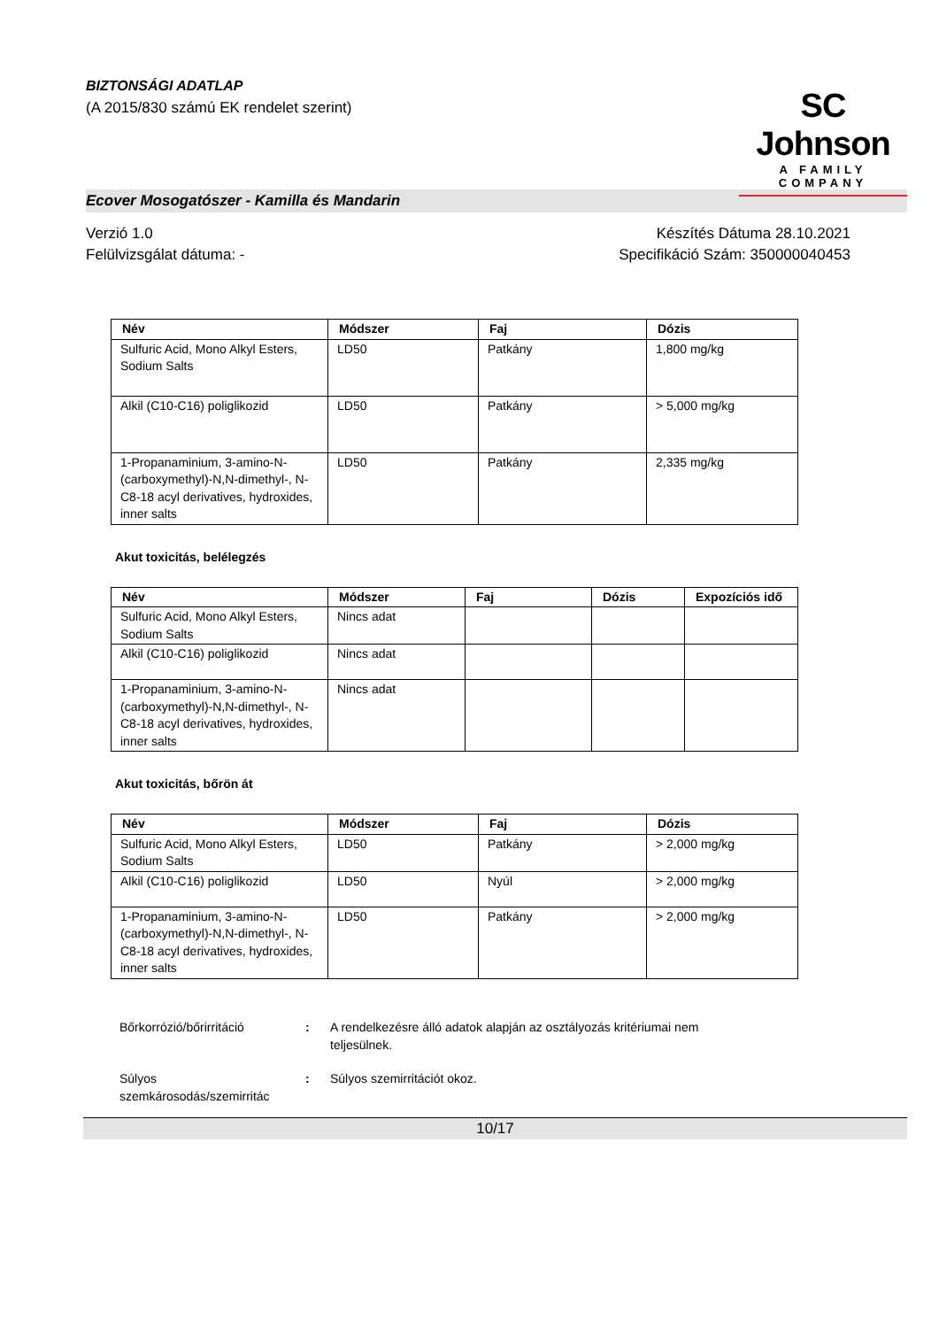BIZTONSÁGI ADATLAP
(A 2015/830 számú EK rendelet szerint)
SC Johnson
A FAMILY COMPANY
Ecover Mosogatószer - Kamilla és Mandarin
Verzió 1.0
Felülvizsgálat dátuma: -
Készítés Dátuma 28.10.2021
Specifikáció Szám: 350000040453
| Név | Módszer | Faj | Dózis |
| --- | --- | --- | --- |
| Sulfuric Acid, Mono Alkyl Esters, Sodium Salts | LD50 | Patkány | 1,800 mg/kg |
| Alkil (C10-C16) poliglikozid | LD50 | Patkány | > 5,000 mg/kg |
| 1-Propanaminium, 3-amino-N-(carboxymethyl)-N,N-dimethyl-, N-C8-18 acyl derivatives, hydroxides, inner salts | LD50 | Patkány | 2,335 mg/kg |
Akut toxicitás, belélegzés
| Név | Módszer | Faj | Dózis | Expozíciós idő |
| --- | --- | --- | --- | --- |
| Sulfuric Acid, Mono Alkyl Esters, Sodium Salts | Nincs adat | | | |
| Alkil (C10-C16) poliglikozid | Nincs adat | | | |
| 1-Propanaminium, 3-amino-N-(carboxymethyl)-N,N-dimethyl-, N-C8-18 acyl derivatives, hydroxides, inner salts | Nincs adat | | | |
Akut toxicitás, bőrön át
| Név | Módszer | Faj | Dózis |
| --- | --- | --- | --- |
| Sulfuric Acid, Mono Alkyl Esters, Sodium Salts | LD50 | Patkány | > 2,000 mg/kg |
| Alkil (C10-C16) poliglikozid | LD50 | Nyúl | > 2,000 mg/kg |
| 1-Propanaminium, 3-amino-N-(carboxymethyl)-N,N-dimethyl-, N-C8-18 acyl derivatives, hydroxides, inner salts | LD50 | Patkány | > 2,000 mg/kg |
Bőrkorrózió/bőrirritáció : A rendelkezésre álló adatok alapján az osztályozás kritériumai nem teljesülnek.
Súlyos szemkárosodás/szemirritác
: Súlyos szemirritációt okoz.
10/17